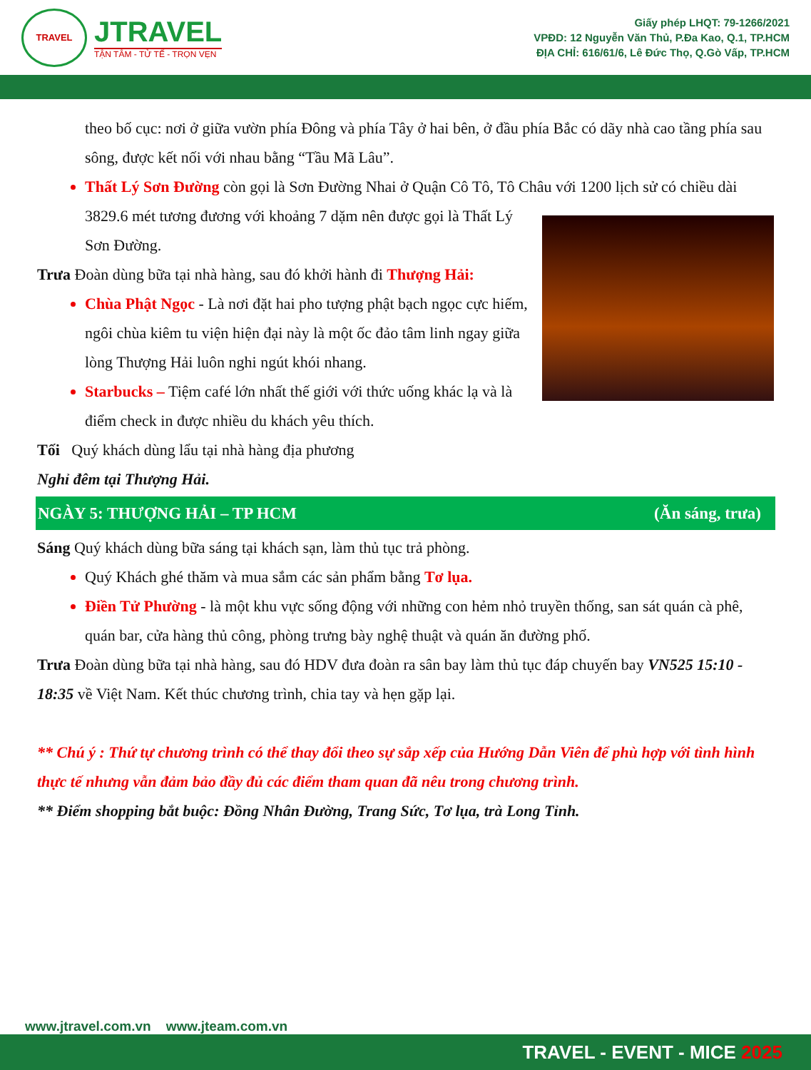TRAVEL
JTRAVEL
TẬN TÂM - TỬ TẾ - TRỌN VẸN
Giấy phép LHQT: 79-1266/2021
VPĐD: 12 Nguyễn Văn Thủ, P.Đa Kao, Q.1, TP.HCM
ĐỊA CHỈ: 616/61/6, Lê Đức Thọ, Q.Gò Vấp, TP.HCM
theo bố cục: nơi ở giữa vườn phía Đông và phía Tây ở hai bên, ở đầu phía Bắc có dãy nhà cao tầng phía sau sông, được kết nối với nhau bằng “Tầu Mã Lâu”.
Thất Lý Sơn Đường còn gọi là Sơn Đường Nhai ở Quận Cô Tô, Tô Châu với 1200 lịch sử có chiều
dài 3829.6 mét tương đương với khoảng 7 dặm nên được gọi là Thất Lý Sơn Đường.
Trưa Đoàn dùng bữa tại nhà hàng, sau đó khởi hành đi Thượng Hải:
Chùa Phật Ngọc - Là nơi đặt hai pho tượng phật bạch ngọc cực hiếm, ngôi chùa kiêm tu viện hiện đại này là một ốc đảo tâm linh ngay giữa lòng Thượng Hải luôn nghi ngút khói nhang.
Starbucks – Tiệm café lớn nhất thế giới với thức uống khác lạ và là điểm check in được nhiều du khách yêu thích.
Tối Quý khách dùng lẩu tại nhà hàng địa phương
Nghỉ đêm tại Thượng Hải.
NGÀY 5: THƯỢNG HẢI – TP HCM (Ăn sáng, trưa)
Sáng Quý khách dùng bữa sáng tại khách sạn, làm thủ tục trả phòng.
Quý Khách ghé thăm và mua sắm các sản phẩm bằng Tơ lụa.
Điền Tử Phường - là một khu vực sống động với những con hẻm nhỏ truyền thống, san sát quán cà phê, quán bar, cửa hàng thủ công, phòng trưng bày nghệ thuật và quán ăn đường phố.
Trưa Đoàn dùng bữa tại nhà hàng, sau đó HDV đưa đoàn ra sân bay làm thủ tục đáp chuyến bay VN525 15:10 - 18:35 về Việt Nam. Kết thúc chương trình, chia tay và hẹn gặp lại.
** Chú ý : Thứ tự chương trình có thể thay đổi theo sự sắp xếp của Hướng Dẫn Viên để phù hợp với tình hình thực tế nhưng vẫn đảm bảo đầy đủ các điểm tham quan đã nêu trong chương trình.
** Điểm shopping bắt buộc: Đồng Nhân Đường, Trang Sức, Tơ lụa, trà Long Tỉnh.
www.jtravel.com.vn www.jteam.com.vn
TRAVEL - EVENT - MICE 2025